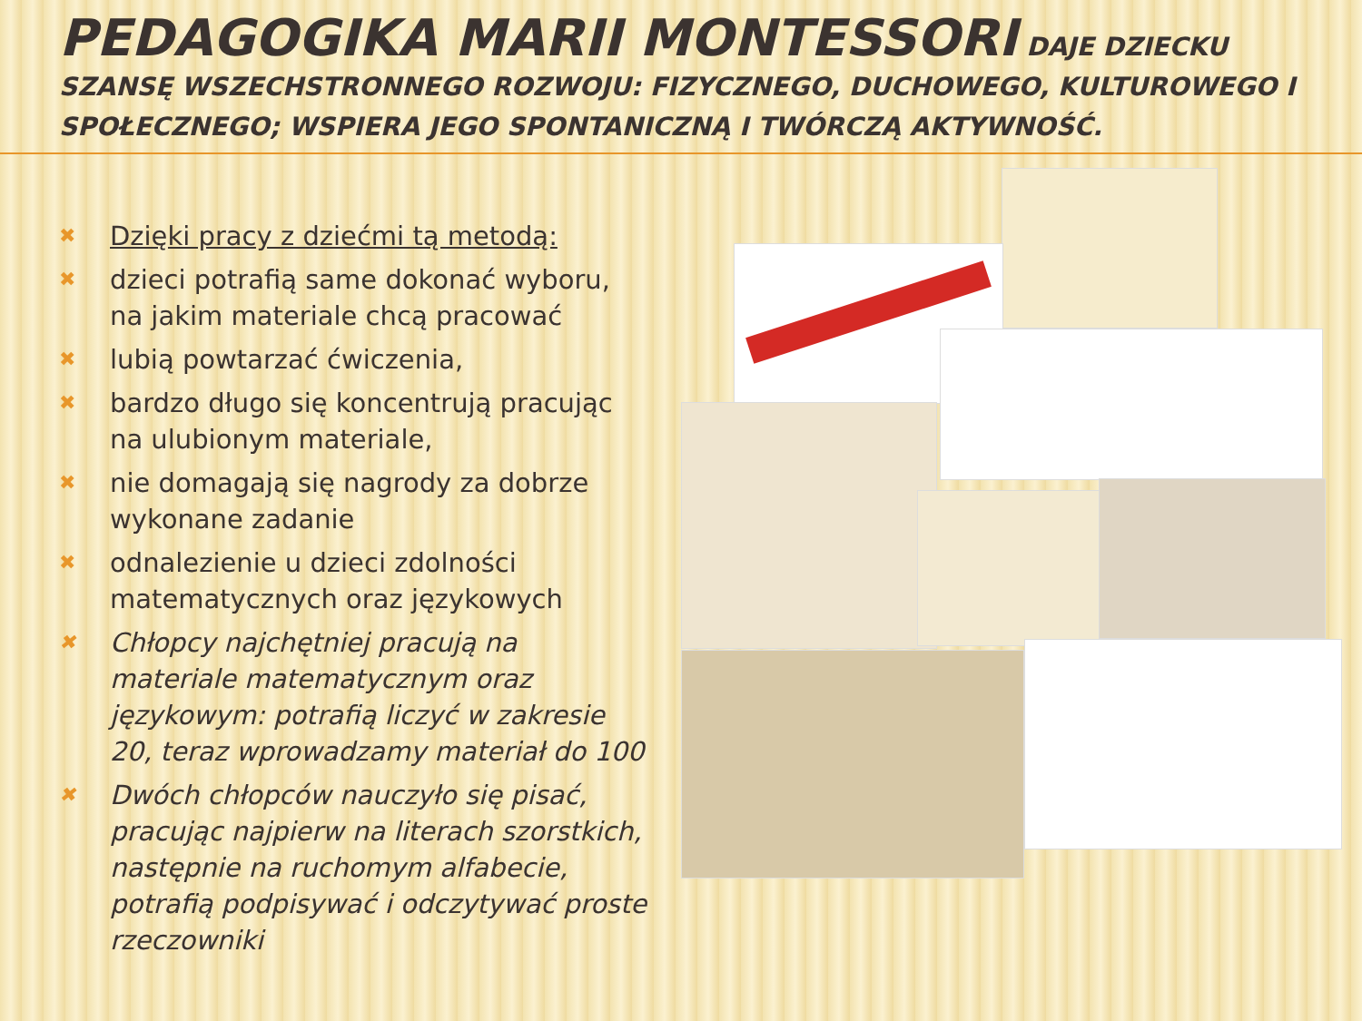PEDAGOGIKA MARII MONTESSORI DAJE DZIECKU SZANSĘ WSZECHSTRONNEGO ROZWOJU: FIZYCZNEGO, DUCHOWEGO, KULTUROWEGO I SPOŁECZNEGO; WSPIERA JEGO SPONTANICZNĄ I TWÓRCZĄ AKTYWNOŚĆ.
✖ Dzięki pracy z dziećmi tą metodą:
✖ dzieci potrafią same dokonać wyboru, na jakim materiale chcą pracować
✖ lubią powtarzać ćwiczenia,
✖ bardzo długo się koncentrują pracując na ulubionym materiale,
✖ nie domagają się nagrody za dobrze wykonane zadanie
✖ odnalezienie u dzieci zdolności matematycznych oraz językowych
✖ Chłopcy najchętniej pracują na materiale matematycznym oraz językowym: potrafią liczyć w zakresie 20, teraz wprowadzamy materiał do 100
✖ Dwóch chłopców nauczyło się pisać, pracując najpierw na literach szorstkich, następnie na ruchomym alfabecie, potrafią podpisywać i odczytywać proste rzeczowniki